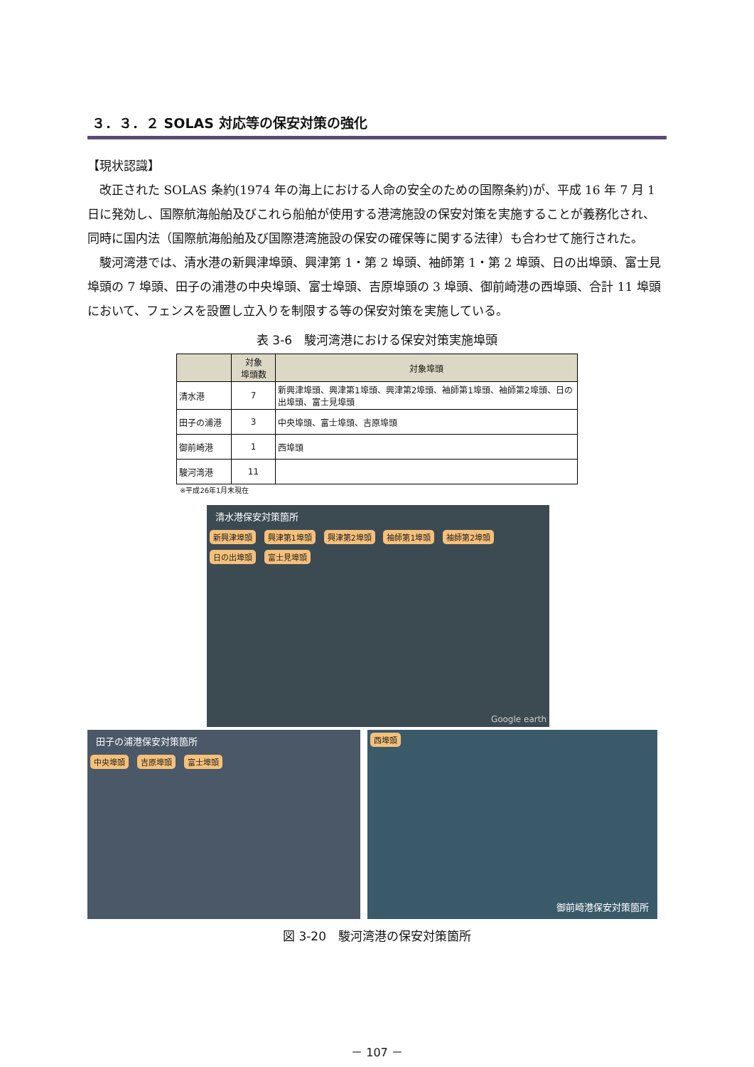３．３．２ SOLAS 対応等の保安対策の強化
【現状認識】
改正された SOLAS 条約(1974 年の海上における人命の安全のための国際条約)が、平成 16 年 7 月 1 日に発効し、国際航海船舶及びこれら船舶が使用する港湾施設の保安対策を実施することが義務化され、同時に国内法（国際航海船舶及び国際港湾施設の保安の確保等に関する法律）も合わせて施行された。
駿河湾港では、清水港の新興津埠頭、興津第 1・第 2 埠頭、袖師第 1・第 2 埠頭、日の出埠頭、富士見埠頭の 7 埠頭、田子の浦港の中央埠頭、富士埠頭、吉原埠頭の 3 埠頭、御前崎港の西埠頭、合計 11 埠頭において、フェンスを設置し立入りを制限する等の保安対策を実施している。
表 3-6　駿河湾港における保安対策実施埠頭
| | 対象 埠頭数 | 対象埠頭 |
| --- | --- | --- |
| 清水港 | 7 | 新興津埠頭、興津第1埠頭、興津第2埠頭、袖師第1埠頭、袖師第2埠頭、日の出埠頭、富士見埠頭 |
| 田子の浦港 | 3 | 中央埠頭、富士埠頭、吉原埠頭 |
| 御前崎港 | 1 | 西埠頭 |
| 駿河湾港 | 11 | |
※平成26年1月末現在
清水港保安対策箇所
新興津埠頭 興津第1埠頭 興津第2埠頭 袖師第1埠頭 袖師第2埠頭 日の出埠頭 富士見埠頭
Google earth
田子の浦港保安対策箇所
中央埠頭 吉原埠頭 富士埠頭
西埠頭
御前崎港保安対策箇所
図 3-20　駿河湾港の保安対策箇所
－ 107 －